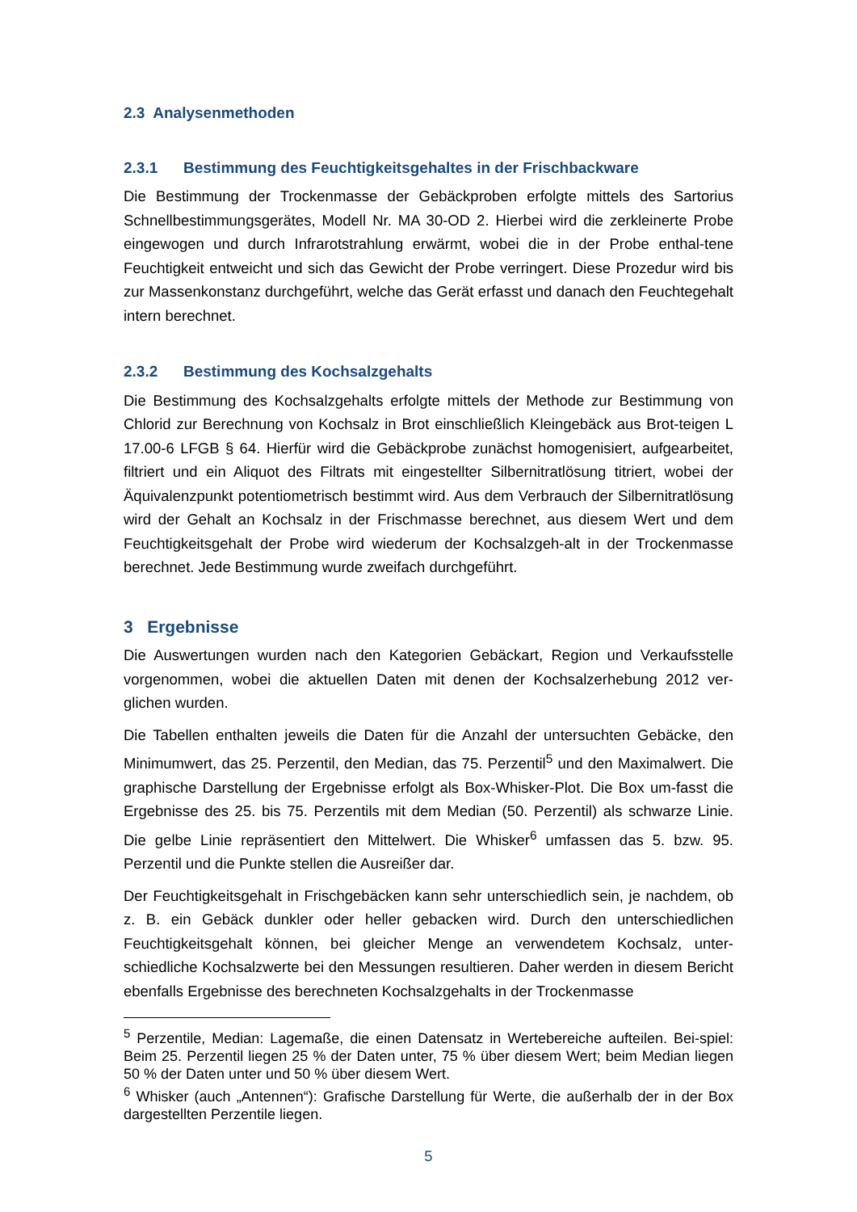2.3 Analysenmethoden
2.3.1 Bestimmung des Feuchtigkeitsgehaltes in der Frischbackware
Die Bestimmung der Trockenmasse der Gebäckproben erfolgte mittels des Sartorius Schnellbestimmungsgerätes, Modell Nr. MA 30-OD 2. Hierbei wird die zerkleinerte Probe eingewogen und durch Infrarotstrahlung erwärmt, wobei die in der Probe enthal-tene Feuchtigkeit entweicht und sich das Gewicht der Probe verringert. Diese Prozedur wird bis zur Massenkonstanz durchgeführt, welche das Gerät erfasst und danach den Feuchtegehalt intern berechnet.
2.3.2 Bestimmung des Kochsalzgehalts
Die Bestimmung des Kochsalzgehalts erfolgte mittels der Methode zur Bestimmung von Chlorid zur Berechnung von Kochsalz in Brot einschließlich Kleingebäck aus Brot-teigen L 17.00-6 LFGB § 64. Hierfür wird die Gebäckprobe zunächst homogenisiert, aufgearbeitet, filtriert und ein Aliquot des Filtrats mit eingestellter Silbernitratlösung titriert, wobei der Äquivalenzpunkt potentiometrisch bestimmt wird. Aus dem Verbrauch der Silbernitratlösung wird der Gehalt an Kochsalz in der Frischmasse berechnet, aus diesem Wert und dem Feuchtigkeitsgehalt der Probe wird wiederum der Kochsalzgeh-alt in der Trockenmasse berechnet. Jede Bestimmung wurde zweifach durchgeführt.
3 Ergebnisse
Die Auswertungen wurden nach den Kategorien Gebäckart, Region und Verkaufsstelle vorgenommen, wobei die aktuellen Daten mit denen der Kochsalzerhebung 2012 ver-glichen wurden.
Die Tabellen enthalten jeweils die Daten für die Anzahl der untersuchten Gebäcke, den Minimumwert, das 25. Perzentil, den Median, das 75. Perzentil<sup>5</sup> und den Maximalwert. Die graphische Darstellung der Ergebnisse erfolgt als Box-Whisker-Plot. Die Box um-fasst die Ergebnisse des 25. bis 75. Perzentils mit dem Median (50. Perzentil) als schwarze Linie. Die gelbe Linie repräsentiert den Mittelwert. Die Whisker<sup>6</sup> umfassen das 5. bzw. 95. Perzentil und die Punkte stellen die Ausreißer dar.
Der Feuchtigkeitsgehalt in Frischgebäcken kann sehr unterschiedlich sein, je nachdem, ob z. B. ein Gebäck dunkler oder heller gebacken wird. Durch den unterschiedlichen Feuchtigkeitsgehalt können, bei gleicher Menge an verwendetem Kochsalz, unter-schiedliche Kochsalzwerte bei den Messungen resultieren. Daher werden in diesem Bericht ebenfalls Ergebnisse des berechneten Kochsalzgehalts in der Trockenmasse
<sup>5</sup> Perzentile, Median: Lagemaße, die einen Datensatz in Wertebereiche aufteilen. Bei-spiel: Beim 25. Perzentil liegen 25 % der Daten unter, 75 % über diesem Wert; beim Median liegen 50 % der Daten unter und 50 % über diesem Wert.
<sup>6</sup> Whisker (auch „Antennen“): Grafische Darstellung für Werte, die außerhalb der in der Box dargestellten Perzentile liegen.
5